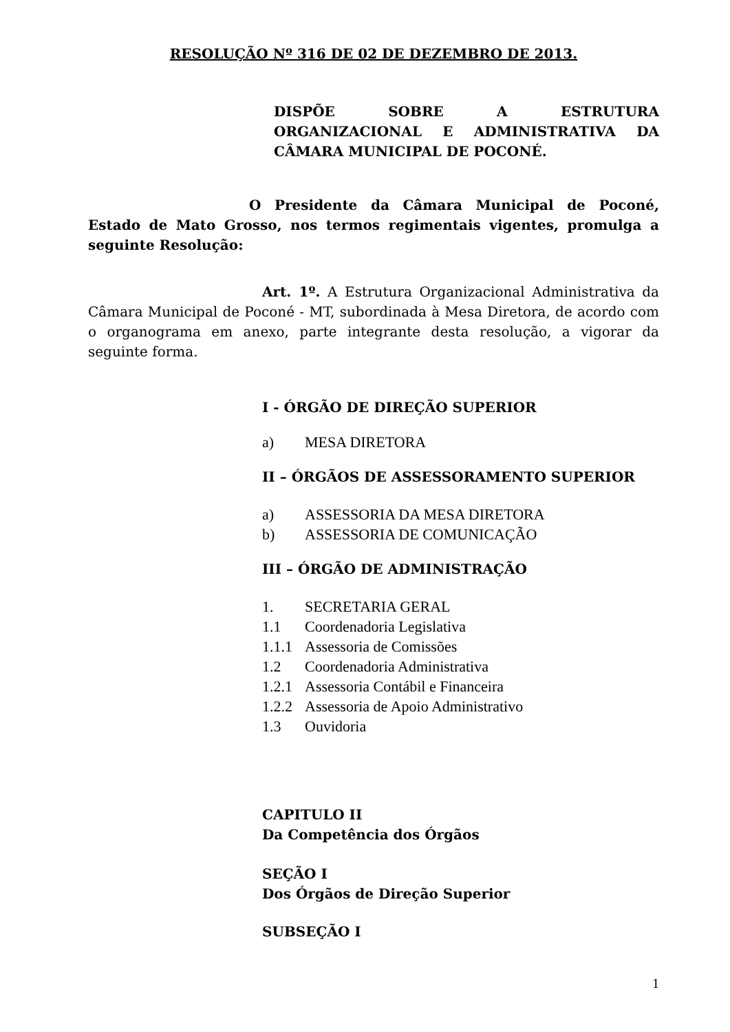RESOLUÇÃO Nº 316 DE 02 DE DEZEMBRO DE 2013.
DISPÕE SOBRE A ESTRUTURA ORGANIZACIONAL E ADMINISTRATIVA DA CÂMARA MUNICIPAL DE POCONÉ.
O Presidente da Câmara Municipal de Poconé, Estado de Mato Grosso, nos termos regimentais vigentes, promulga a seguinte Resolução:
Art. 1º. A Estrutura Organizacional Administrativa da Câmara Municipal de Poconé - MT, subordinada à Mesa Diretora, de acordo com o organograma em anexo, parte integrante desta resolução, a vigorar da seguinte forma.
I - ÓRGÃO DE DIREÇÃO SUPERIOR
a) MESA DIRETORA
II – ÓRGÃOS DE ASSESSORAMENTO SUPERIOR
a) ASSESSORIA DA MESA DIRETORA
b) ASSESSORIA DE COMUNICAÇÃO
III – ÓRGÃO DE ADMINISTRAÇÃO
1. SECRETARIA GERAL
1.1 Coordenadoria Legislativa
1.1.1 Assessoria de Comissões
1.2 Coordenadoria Administrativa
1.2.1 Assessoria Contábil e Financeira
1.2.2 Assessoria de Apoio Administrativo
1.3 Ouvidoria
CAPITULO II
Da Competência dos Órgãos
SEÇÃO I
Dos Órgãos de Direção Superior
SUBSEÇÃO I
1